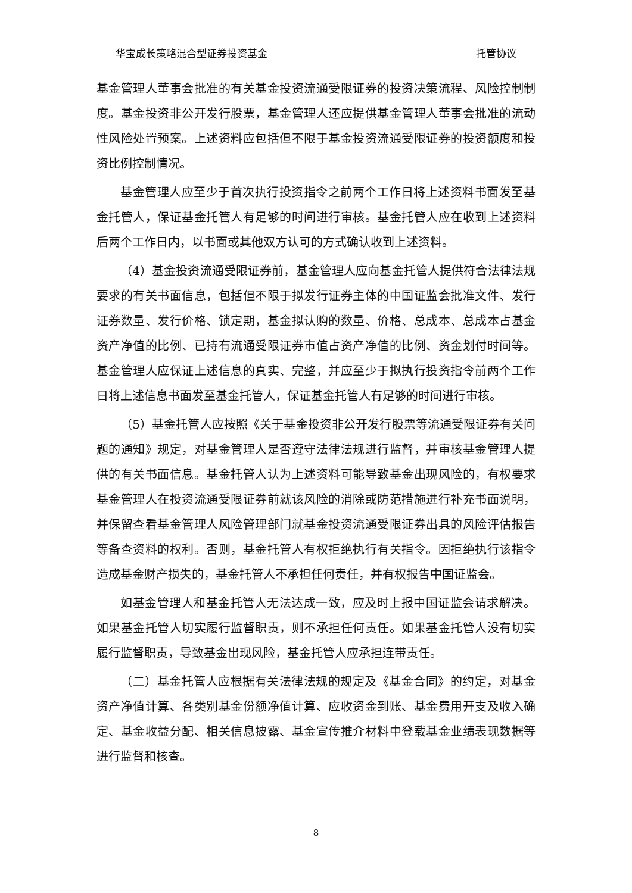华宝成长策略混合型证券投资基金 托管协议
基金管理人董事会批准的有关基金投资流通受限证券的投资决策流程、风险控制制度。基金投资非公开发行股票，基金管理人还应提供基金管理人董事会批准的流动性风险处置预案。上述资料应包括但不限于基金投资流通受限证券的投资额度和投资比例控制情况。
基金管理人应至少于首次执行投资指令之前两个工作日将上述资料书面发至基金托管人，保证基金托管人有足够的时间进行审核。基金托管人应在收到上述资料后两个工作日内，以书面或其他双方认可的方式确认收到上述资料。
（4）基金投资流通受限证券前，基金管理人应向基金托管人提供符合法律法规要求的有关书面信息，包括但不限于拟发行证券主体的中国证监会批准文件、发行证券数量、发行价格、锁定期，基金拟认购的数量、价格、总成本、总成本占基金资产净值的比例、已持有流通受限证券市值占资产净值的比例、资金划付时间等。基金管理人应保证上述信息的真实、完整，并应至少于拟执行投资指令前两个工作日将上述信息书面发至基金托管人，保证基金托管人有足够的时间进行审核。
（5）基金托管人应按照《关于基金投资非公开发行股票等流通受限证券有关问题的通知》规定，对基金管理人是否遵守法律法规进行监督，并审核基金管理人提供的有关书面信息。基金托管人认为上述资料可能导致基金出现风险的，有权要求基金管理人在投资流通受限证券前就该风险的消除或防范措施进行补充书面说明，并保留查看基金管理人风险管理部门就基金投资流通受限证券出具的风险评估报告等备查资料的权利。否则，基金托管人有权拒绝执行有关指令。因拒绝执行该指令造成基金财产损失的，基金托管人不承担任何责任，并有权报告中国证监会。
如基金管理人和基金托管人无法达成一致，应及时上报中国证监会请求解决。如果基金托管人切实履行监督职责，则不承担任何责任。如果基金托管人没有切实履行监督职责，导致基金出现风险，基金托管人应承担连带责任。
（二）基金托管人应根据有关法律法规的规定及《基金合同》的约定，对基金资产净值计算、各类别基金份额净值计算、应收资金到账、基金费用开支及收入确定、基金收益分配、相关信息披露、基金宣传推介材料中登载基金业绩表现数据等进行监督和核查。
8